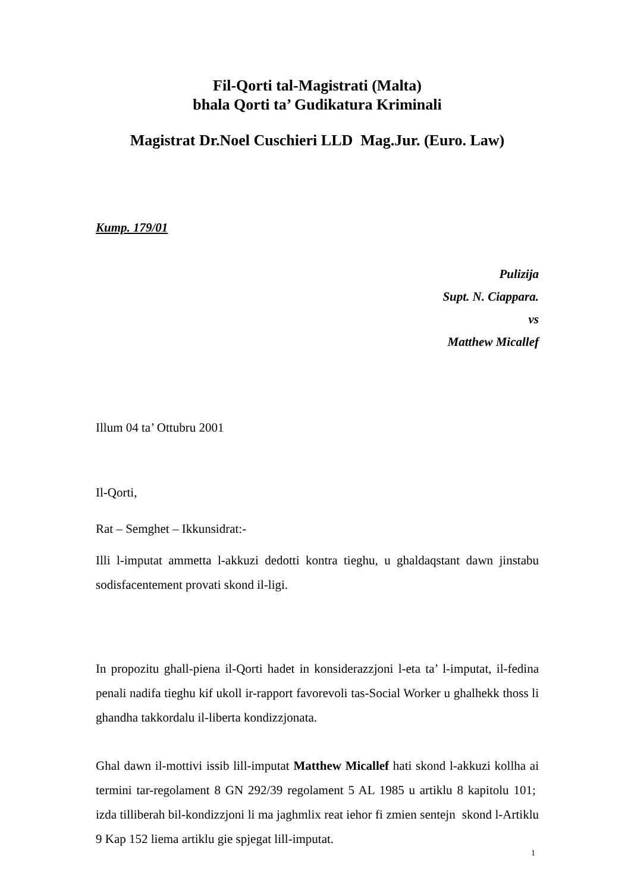Fil-Qorti tal-Magistrati (Malta)
bhala Qorti ta’ Gudikatura Kriminali
Magistrat Dr.Noel Cuschieri LLD Mag.Jur. (Euro. Law)
Kump. 179/01
Pulizija
Supt. N. Ciappara.
vs
Matthew Micallef
Illum 04 ta’ Ottubru 2001
Il-Qorti,
Rat – Semghet – Ikkunsidrat:-
Illi l-imputat ammetta l-akkuzi dedotti kontra tieghu, u ghaldaqstant dawn jinstabu sodisfacentement provati skond il-ligi.
In propozitu ghall-piena il-Qorti hadet in konsiderazzjoni l-eta ta’ l-imputat, il-fedina penali nadifa tieghu kif ukoll ir-rapport favorevoli tas-Social Worker u ghalhekk thoss li ghandha takkordalu il-liberta kondizzjonata.
Ghal dawn il-mottivi issib lill-imputat Matthew Micallef hati skond l-akkuzi kollha ai termini tar-regolament 8 GN 292/39 regolament 5 AL 1985 u artiklu 8 kapitolu 101; izda tilliberah bil-kondizzjoni li ma jaghmlix reat iehor fi zmien sentejn skond l-Artiklu 9 Kap 152 liema artiklu gie spjegat lill-imputat.
1